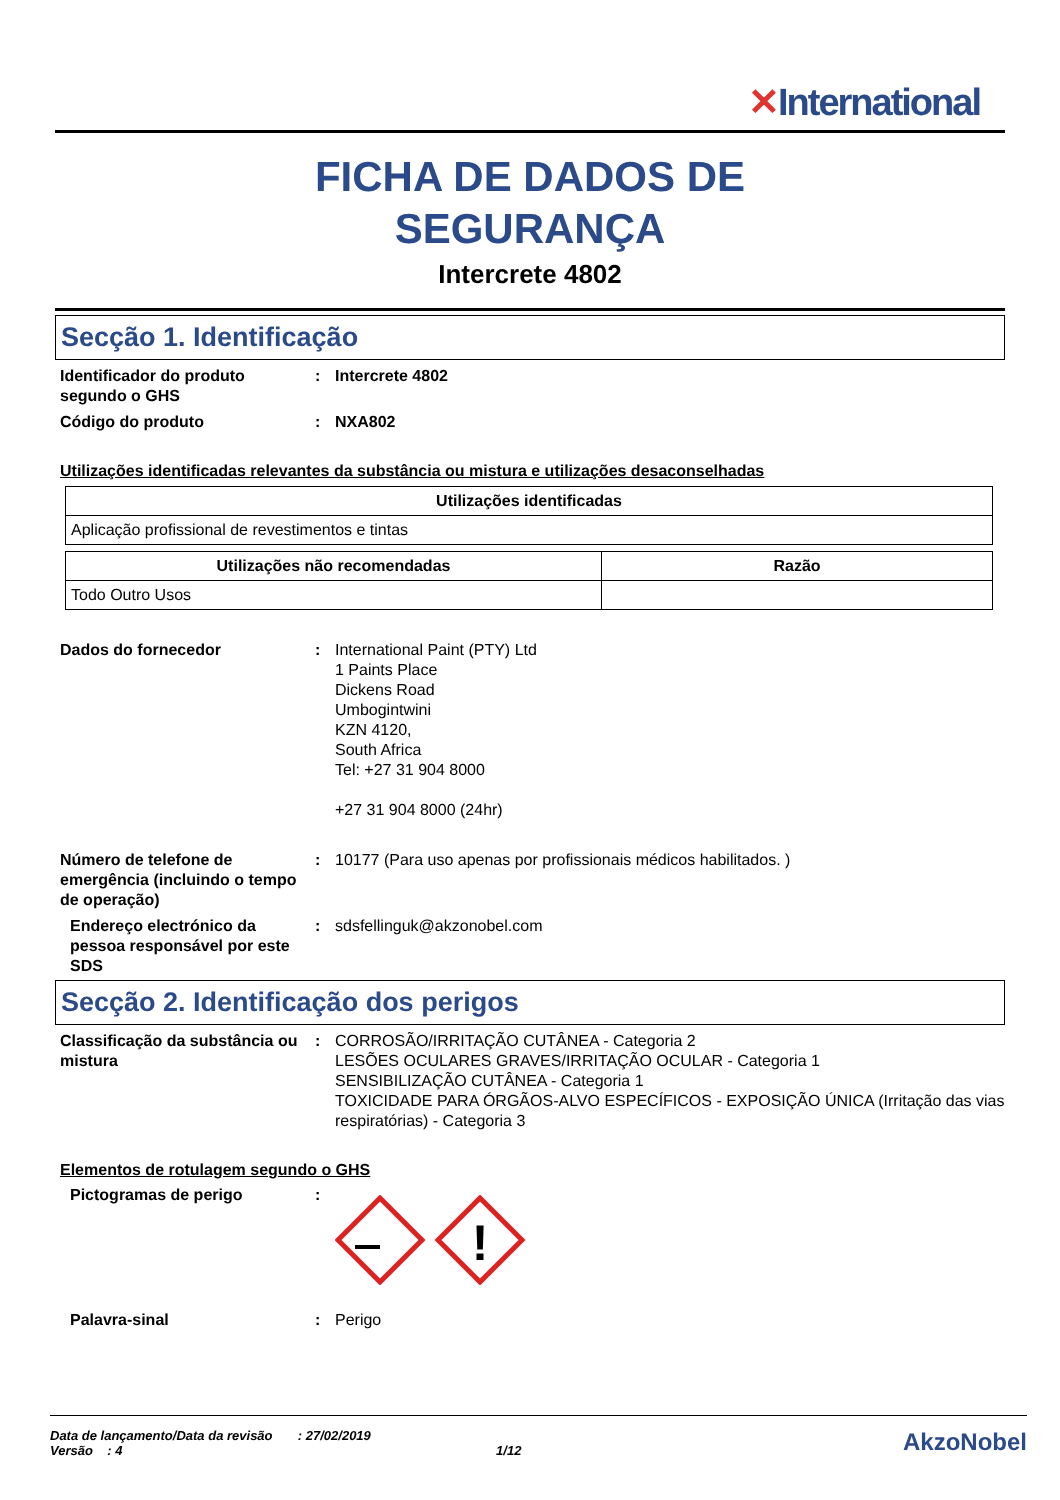✕International
FICHA DE DADOS DE
SEGURANÇA
Intercrete 4802
Secção 1. Identificação
Identificador do produto segundo o GHS
: Intercrete 4802
Código do produto : NXA802
Utilizações identificadas relevantes da substância ou mistura e utilizações desaconselhadas
| Utilizações identificadas |
| --- |
| Aplicação profissional de revestimentos e tintas |
| Utilizações não recomendadas | Razão |
| --- | --- |
| Todo Outro Usos | |
Dados do fornecedor : International Paint (PTY) Ltd
1 Paints Place
Dickens Road
Umbogintwini
KZN 4120,
South Africa
Tel: +27 31 904 8000
+27 31 904 8000 (24hr)
Número de telefone de emergência (incluindo o tempo de operação)
: 10177 (Para uso apenas por profissionais médicos habilitados. )
Endereço electrónico da pessoa responsável por este SDS
: sdsfellinguk@akzonobel.com
Secção 2. Identificação dos perigos
Classificação da substância ou mistura
: CORROSÃO/IRRITAÇÃO CUTÂNEA - Categoria 2
LESÕES OCULARES GRAVES/IRRITAÇÃO OCULAR - Categoria 1
SENSIBILIZAÇÃO CUTÂNEA - Categoria 1
TOXICIDADE PARA ÓRGÃOS-ALVO ESPECÍFICOS - EXPOSIÇÃO ÚNICA (Irritação das vias respiratórias) - Categoria 3
Elementos de rotulagem segundo o GHS
Pictogramas de perigo :
!
Palavra-sinal : Perigo
Data de lançamento/Data da revisão : 27/02/2019
Versão : 4 1/12
AkzoNobel